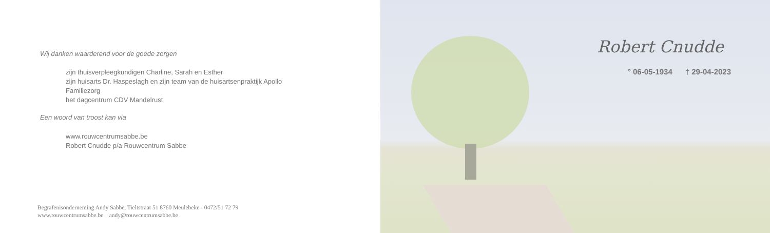Wij danken waarderend voor de goede zorgen
zijn thuisverpleegkundigen Charline, Sarah en Esther
zijn huisarts Dr. Haspeslagh en zijn team van de huisartsenpraktijk Apollo
Familiezorg
het dagcentrum CDV Mandelrust
Een woord van troost kan via
www.rouwcentrumsabbe.be
Robert Cnudde p/a Rouwcentrum Sabbe
Begrafenisonderneming Andy Sabbe, Tieltstraat 51 8760 Meulebeke - 0472/51 72 79
www.rouwcentrumsabbe.be andy@rouwcentrumsabbe.be
Robert Cnudde
° 06-05-1934 † 29-04-2023